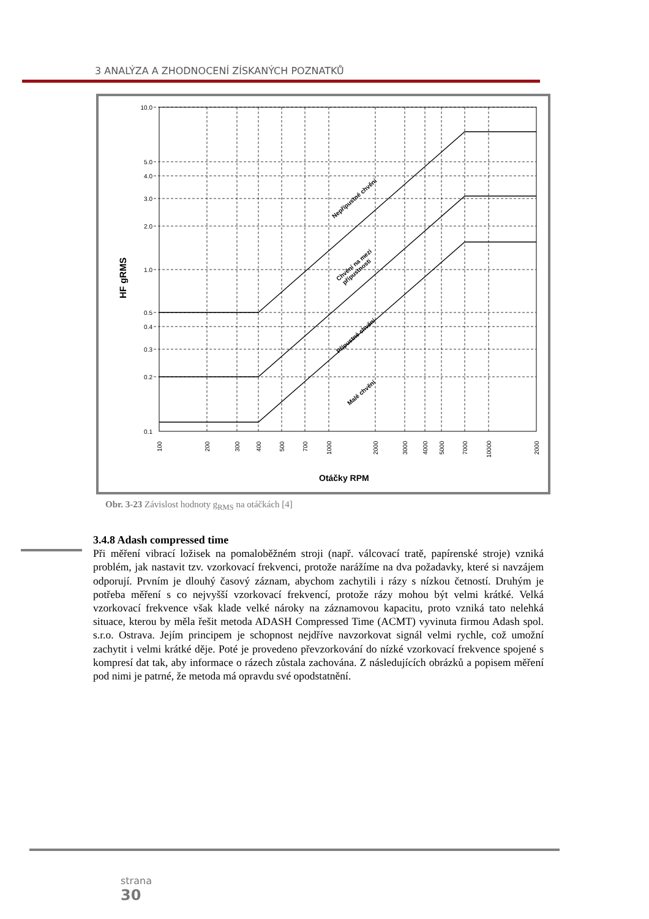3 ANALÝZA A ZHODNOCENÍ ZÍSKANÝCH POZNATKŮ
10.0
5.0
4.0
3.0
2.0
1.0
0.5
0.4
0.3
0.2
0.1
100
200
300
400
500
700
1000
2000
3000
4000
5000
7000
10000
2000
Otáčky RPM
HF gRMS
Nepřípustné chvění
Chvění na mezi
přípustnosti
Přípustné chvění
Malé chvění
Obr. 3-23 Závislost hodnoty g<sub>RMS</sub> na otáčkách [4]
3.4.8 Adash compressed time
Při měření vibrací ložisek na pomaloběžném stroji (např. válcovací tratě, papírenské stroje) vzniká problém, jak nastavit tzv. vzorkovací frekvenci, protože narážíme na dva požadavky, které si navzájem odporují. Prvním je dlouhý časový záznam, abychom zachytili i rázy s nízkou četností. Druhým je potřeba měření s co nejvyšší vzorkovací frekvencí, protože rázy mohou být velmi krátké. Velká vzorkovací frekvence však klade velké nároky na záznamovou kapacitu, proto vzniká tato nelehká situace, kterou by měla řešit metoda ADASH Compressed Time (ACMT) vyvinuta firmou Adash spol. s.r.o. Ostrava. Jejím principem je schopnost nejdříve navzorkovat signál velmi rychle, což umožní zachytit i velmi krátké děje. Poté je provedeno převzorkování do nízké vzorkovací frekvence spojené s kompresí dat tak, aby informace o rázech zůstala zachována. Z následujících obrázků a popisem měření pod nimi je patrné, že metoda má opravdu své opodstatnění.
strana
30